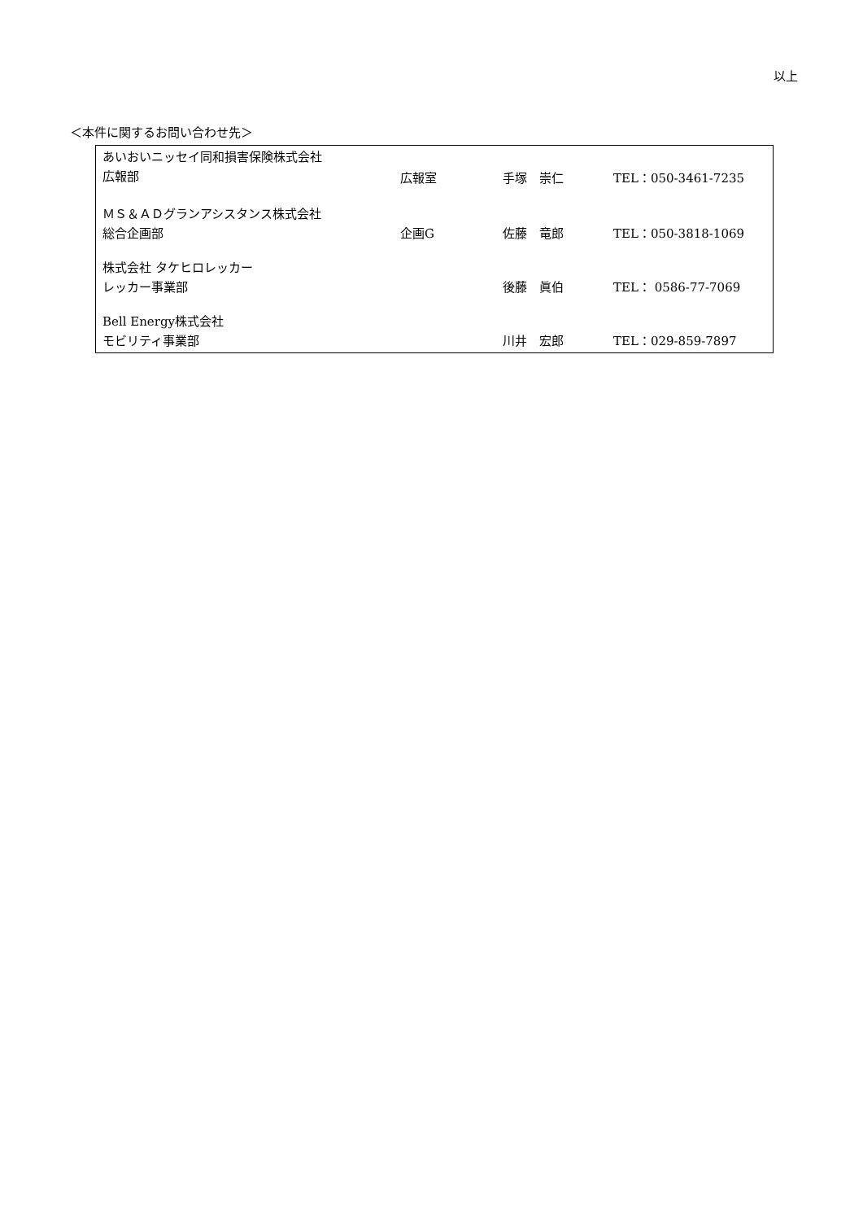以上
＜本件に関するお問い合わせ先＞
| あいおいニッセイ同和損害保険株式会社 広報部 | 広報室 | 手塚 崇仁 | TEL：050-3461-7235 |
| ＭＳ＆ＡＤグランアシスタンス株式会社 総合企画部 | 企画G | 佐藤 竜郎 | TEL：050-3818-1069 |
| 株式会社 タケヒロレッカー レッカー事業部 | | 後藤 眞伯 | TEL： 0586-77-7069 |
| Bell Energy株式会社 モビリティ事業部 | | 川井 宏郎 | TEL：029-859-7897 |